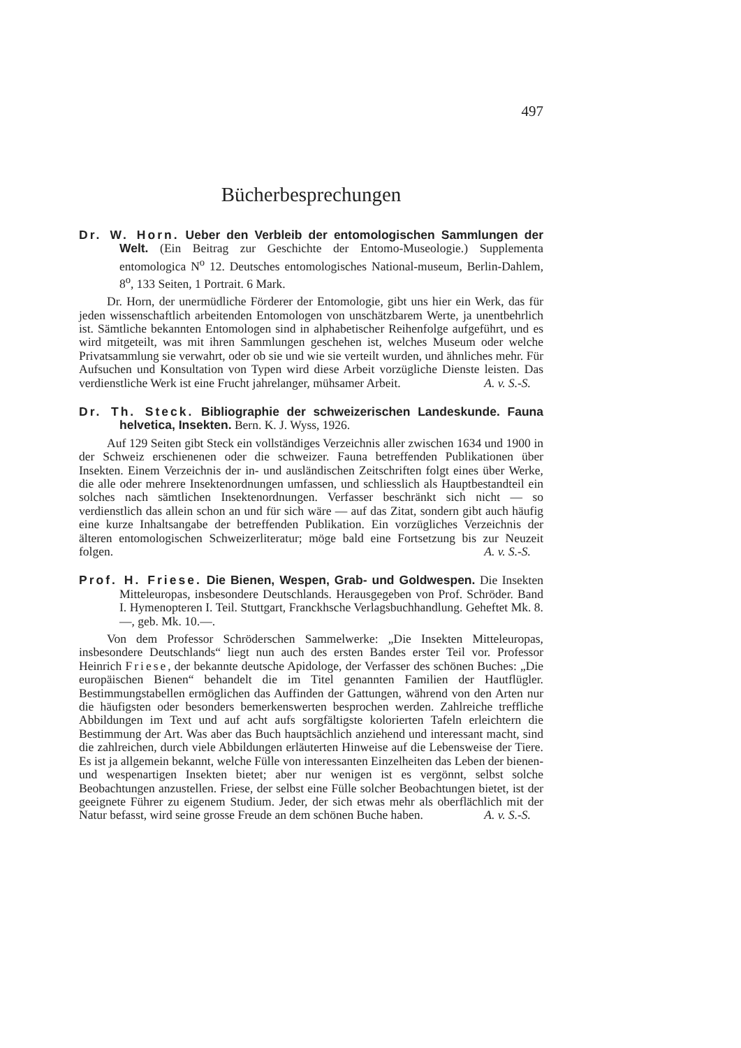497
Bücherbesprechungen
Dr. W. Horn. Ueber den Verbleib der entomologischen Sammlungen der Welt. (Ein Beitrag zur Geschichte der Entomo-Museologie.) Supplementa entomologica N<sup>o</sup> 12. Deutsches entomologisches National-museum, Berlin-Dahlem, 8<sup>o</sup>, 133 Seiten, 1 Portrait. 6 Mark.
Dr. Horn, der unermüdliche Förderer der Entomologie, gibt uns hier ein Werk, das für jeden wissenschaftlich arbeitenden Entomologen von unschätzbarem Werte, ja unentbehrlich ist. Sämtliche bekannten Entomologen sind in alphabetischer Reihenfolge aufgeführt, und es wird mitgeteilt, was mit ihren Sammlungen geschehen ist, welches Museum oder welche Privatsammlung sie verwahrt, oder ob sie und wie sie verteilt wurden, und ähnliches mehr. Für Aufsuchen und Konsultation von Typen wird diese Arbeit vorzügliche Dienste leisten. Das verdienstliche Werk ist eine Frucht jahrelanger, mühsamer Arbeit. A. v. S.-S.
Dr. Th. Steck. Bibliographie der schweizerischen Landeskunde. Fauna helvetica, Insekten. Bern. K. J. Wyss, 1926.
Auf 129 Seiten gibt Steck ein vollständiges Verzeichnis aller zwischen 1634 und 1900 in der Schweiz erschienenen oder die schweizer. Fauna betreffenden Publikationen über Insekten. Einem Verzeichnis der in- und ausländischen Zeitschriften folgt eines über Werke, die alle oder mehrere Insektenordnungen umfassen, und schliesslich als Hauptbestandteil ein solches nach sämtlichen Insektenordnungen. Verfasser beschränkt sich nicht — so verdienstlich das allein schon an und für sich wäre — auf das Zitat, sondern gibt auch häufig eine kurze Inhaltsangabe der betreffenden Publikation. Ein vorzügliches Verzeichnis der älteren entomologischen Schweizerliteratur; möge bald eine Fortsetzung bis zur Neuzeit folgen. A. v. S.-S.
Prof. H. Friese. Die Bienen, Wespen, Grab- und Goldwespen. Die Insekten Mitteleuropas, insbesondere Deutschlands. Herausgegeben von Prof. Schröder. Band I. Hymenopteren I. Teil. Stuttgart, Franckhsche Verlagsbuchhandlung. Geheftet Mk. 8.—, geb. Mk. 10.—.
Von dem Professor Schröderschen Sammelwerke: „Die Insekten Mitteleuropas, insbesondere Deutschlands“ liegt nun auch des ersten Bandes erster Teil vor. Professor Heinrich Friese, der bekannte deutsche Apidologe, der Verfasser des schönen Buches: „Die europäischen Bienen“ behandelt die im Titel genannten Familien der Hautflügler. Bestimmungstabellen ermöglichen das Auffinden der Gattungen, während von den Arten nur die häufigsten oder besonders bemerkenswerten besprochen werden. Zahlreiche treffliche Abbildungen im Text und auf acht aufs sorgfältigste kolorierten Tafeln erleichtern die Bestimmung der Art. Was aber das Buch hauptsächlich anziehend und interessant macht, sind die zahlreichen, durch viele Abbildungen erläuterten Hinweise auf die Lebensweise der Tiere. Es ist ja allgemein bekannt, welche Fülle von interessanten Einzelheiten das Leben der bienen- und wespenartigen Insekten bietet; aber nur wenigen ist es vergönnt, selbst solche Beobachtungen anzustellen. Friese, der selbst eine Fülle solcher Beobachtungen bietet, ist der geeignete Führer zu eigenem Studium. Jeder, der sich etwas mehr als oberflächlich mit der Natur befasst, wird seine grosse Freude an dem schönen Buche haben. A. v. S.-S.